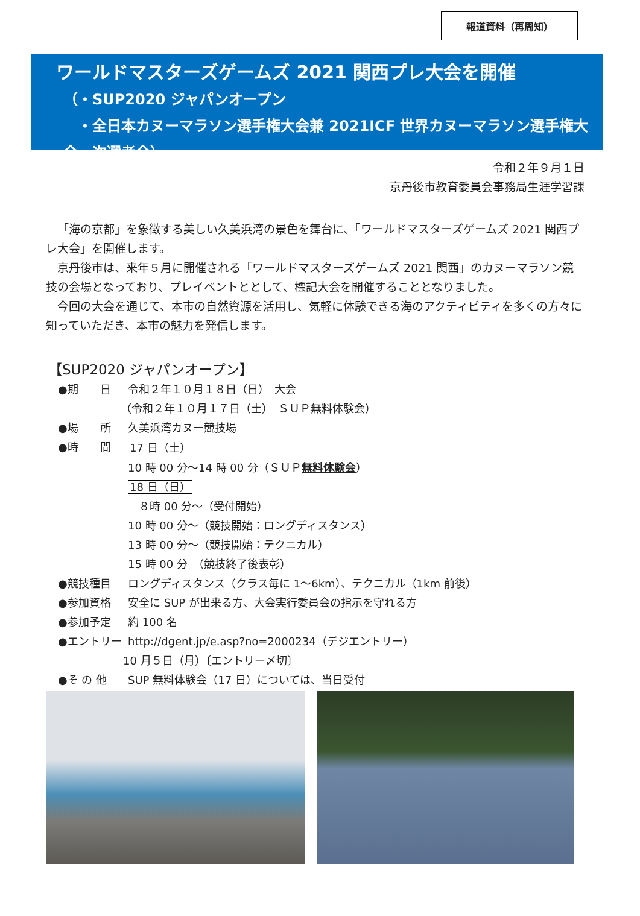報道資料（再周知）
ワールドマスターズゲームズ 2021 関西プレ大会を開催
（・SUP2020 ジャパンオープン
　・全日本カヌーマラソン選手権大会兼 2021ICF 世界カヌーマラソン選手権大会一次選考会）
令和２年９月１日
京丹後市教育委員会事務局生涯学習課
「海の京都」を象徴する美しい久美浜湾の景色を舞台に、「ワールドマスターズゲームズ 2021 関西プレ大会」を開催します。
京丹後市は、来年５月に開催される「ワールドマスターズゲームズ 2021 関西」のカヌーマラソン競技の会場となっており、プレイベントととして、標記大会を開催することとなりました。
今回の大会を通じて、本市の自然資源を活用し、気軽に体験できる海のアクティビティを多くの方々に知っていただき、本市の魅力を発信します。
【SUP2020 ジャパンオープン】
●期　　日 令和２年１０月１８日（日）　大会
（令和２年１０月１７日（土）　ＳＵＰ無料体験会）
●場　　所 久美浜湾カヌー競技場
●時　　間 17 日（土）
10 時 00 分～14 時 00 分（ＳＵＰ無料体験会）
18 日（日）
　８時 00 分～（受付開始）
10 時 00 分～（競技開始：ロングディスタンス）
13 時 00 分～（競技開始：テクニカル）
15 時 00 分　（競技終了後表彰）
●競技種目 ロングディスタンス（クラス毎に 1～6km）、テクニカル（1km 前後）
●参加資格 安全に SUP が出来る方、大会実行委員会の指示を守れる方
●参加予定 約 100 名
●エントリー http://dgent.jp/e.asp?no=2000234（デジエントリー）
10 月５日（月）〔エントリー〆切〕
●そ の 他 SUP 無料体験会（17 日）については、当日受付